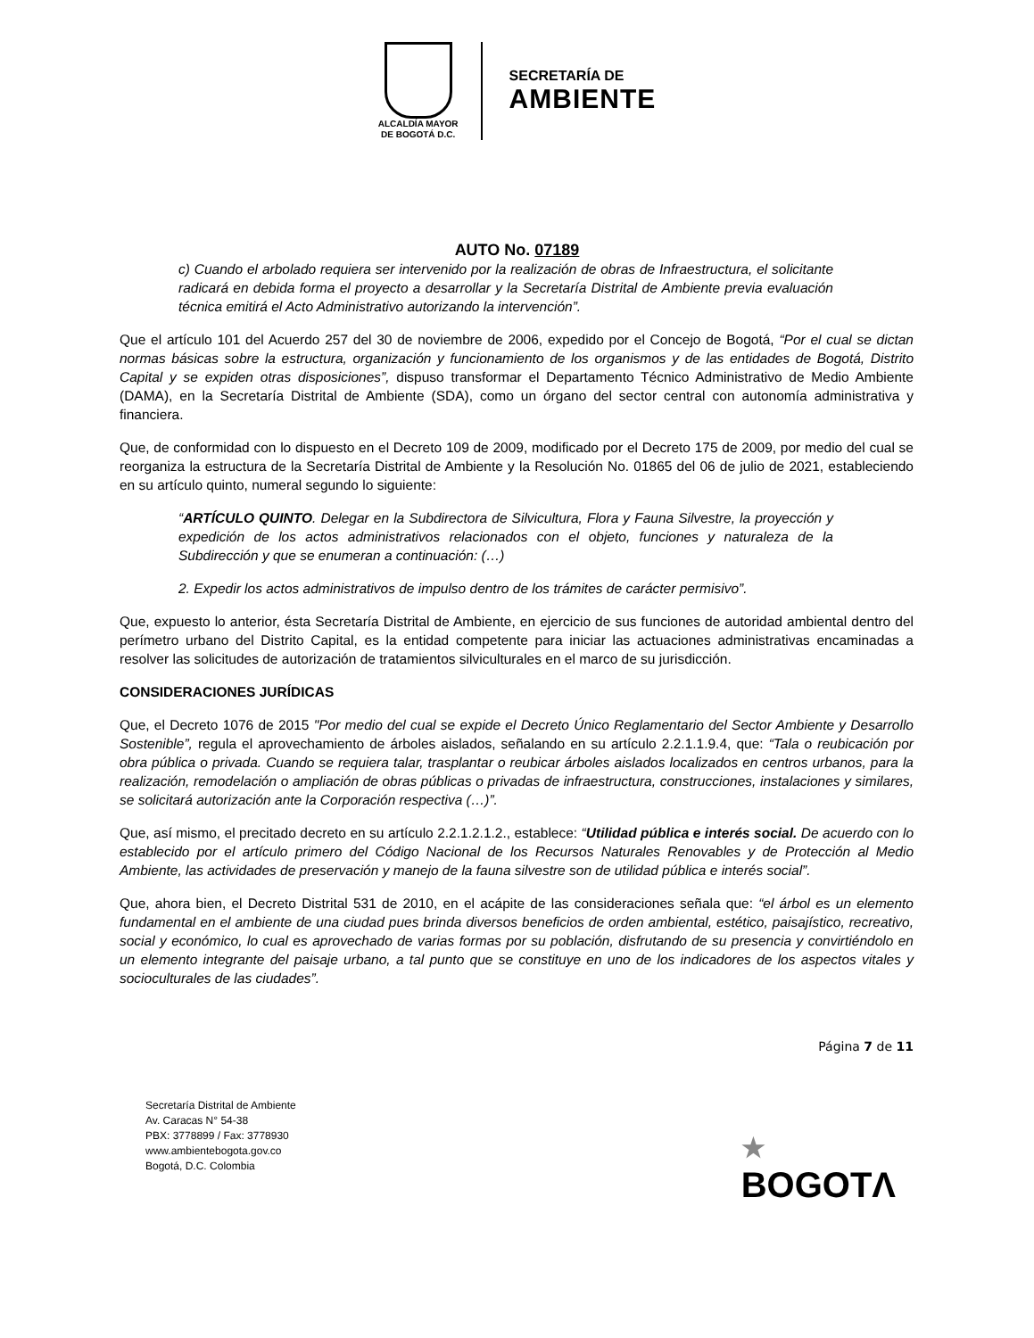ALCALDÍA MAYOR
DE BOGOTÁ D.C.
SECRETARÍA DE
AMBIENTE
AUTO No. 07189
c) Cuando el arbolado requiera ser intervenido por la realización de obras de Infraestructura, el solicitante radicará en debida forma el proyecto a desarrollar y la Secretaría Distrital de Ambiente previa evaluación técnica emitirá el Acto Administrativo autorizando la intervención”.
Que el artículo 101 del Acuerdo 257 del 30 de noviembre de 2006, expedido por el Concejo de Bogotá, “Por el cual se dictan normas básicas sobre la estructura, organización y funcionamiento de los organismos y de las entidades de Bogotá, Distrito Capital y se expiden otras disposiciones”, dispuso transformar el Departamento Técnico Administrativo de Medio Ambiente (DAMA), en la Secretaría Distrital de Ambiente (SDA), como un órgano del sector central con autonomía administrativa y financiera.
Que, de conformidad con lo dispuesto en el Decreto 109 de 2009, modificado por el Decreto 175 de 2009, por medio del cual se reorganiza la estructura de la Secretaría Distrital de Ambiente y la Resolución No. 01865 del 06 de julio de 2021, estableciendo en su artículo quinto, numeral segundo lo siguiente:
“ARTÍCULO QUINTO. Delegar en la Subdirectora de Silvicultura, Flora y Fauna Silvestre, la proyección y expedición de los actos administrativos relacionados con el objeto, funciones y naturaleza de la Subdirección y que se enumeran a continuación: (…)
2. Expedir los actos administrativos de impulso dentro de los trámites de carácter permisivo”.
Que, expuesto lo anterior, ésta Secretaría Distrital de Ambiente, en ejercicio de sus funciones de autoridad ambiental dentro del perímetro urbano del Distrito Capital, es la entidad competente para iniciar las actuaciones administrativas encaminadas a resolver las solicitudes de autorización de tratamientos silviculturales en el marco de su jurisdicción.
CONSIDERACIONES JURÍDICAS
Que, el Decreto 1076 de 2015 "Por medio del cual se expide el Decreto Único Reglamentario del Sector Ambiente y Desarrollo Sostenible”, regula el aprovechamiento de árboles aislados, señalando en su artículo 2.2.1.1.9.4, que: “Tala o reubicación por obra pública o privada. Cuando se requiera talar, trasplantar o reubicar árboles aislados localizados en centros urbanos, para la realización, remodelación o ampliación de obras públicas o privadas de infraestructura, construcciones, instalaciones y similares, se solicitará autorización ante la Corporación respectiva (…)”.
Que, así mismo, el precitado decreto en su artículo 2.2.1.2.1.2., establece: “Utilidad pública e interés social. De acuerdo con lo establecido por el artículo primero del Código Nacional de los Recursos Naturales Renovables y de Protección al Medio Ambiente, las actividades de preservación y manejo de la fauna silvestre son de utilidad pública e interés social”.
Que, ahora bien, el Decreto Distrital 531 de 2010, en el acápite de las consideraciones señala que: “el árbol es un elemento fundamental en el ambiente de una ciudad pues brinda diversos beneficios de orden ambiental, estético, paisajístico, recreativo, social y económico, lo cual es aprovechado de varias formas por su población, disfrutando de su presencia y convirtiéndolo en un elemento integrante del paisaje urbano, a tal punto que se constituye en uno de los indicadores de los aspectos vitales y socioculturales de las ciudades”.
Página 7 de 11
Secretaría Distrital de Ambiente
Av. Caracas N° 54-38
PBX: 3778899 / Fax: 3778930
www.ambientebogota.gov.co
Bogotá, D.C. Colombia
★
BOGOTΛ